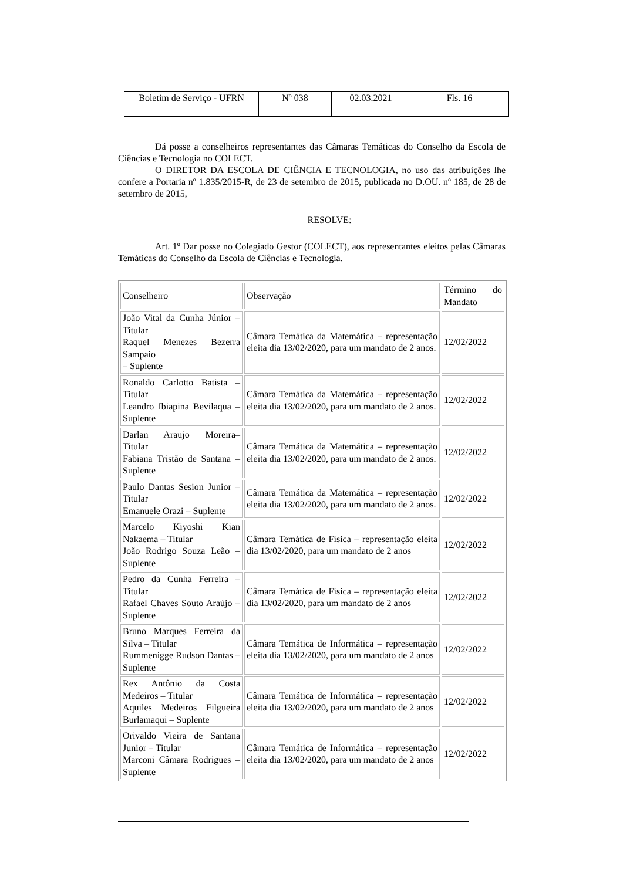| Boletim de Serviço - UFRN | Nº 038 | 02.03.2021 | Fls. 16 |
Dá posse a conselheiros representantes das Câmaras Temáticas do Conselho da Escola de Ciências e Tecnologia no COLECT.
O DIRETOR DA ESCOLA DE CIÊNCIA E TECNOLOGIA, no uso das atribuições lhe confere a Portaria nº 1.835/2015-R, de 23 de setembro de 2015, publicada no D.OU. nº 185, de 28 de setembro de 2015,
RESOLVE:
Art. 1º Dar posse no Colegiado Gestor (COLECT), aos representantes eleitos pelas Câmaras Temáticas do Conselho da Escola de Ciências e Tecnologia.
| Conselheiro | Observação | Término do Mandato |
| João Vital da Cunha Júnior – Titular Raquel Menezes Bezerra Sampaio – Suplente | Câmara Temática da Matemática – representação eleita dia 13/02/2020, para um mandato de 2 anos. | 12/02/2022 |
| Ronaldo Carlotto Batista – Titular Leandro Ibiapina Bevilaqua – Suplente | Câmara Temática da Matemática – representação eleita dia 13/02/2020, para um mandato de 2 anos. | 12/02/2022 |
| Darlan Araujo Moreira– Titular Fabiana Tristão de Santana – Suplente | Câmara Temática da Matemática – representação eleita dia 13/02/2020, para um mandato de 2 anos. | 12/02/2022 |
| Paulo Dantas Sesion Junior – Titular Emanuele Orazi – Suplente | Câmara Temática da Matemática – representação eleita dia 13/02/2020, para um mandato de 2 anos. | 12/02/2022 |
| Marcelo Kiyoshi Kian Nakaema – Titular João Rodrigo Souza Leão – Suplente | Câmara Temática de Física – representação eleita dia 13/02/2020, para um mandato de 2 anos | 12/02/2022 |
| Pedro da Cunha Ferreira – Titular Rafael Chaves Souto Araújo – Suplente | Câmara Temática de Física – representação eleita dia 13/02/2020, para um mandato de 2 anos | 12/02/2022 |
| Bruno Marques Ferreira da Silva – Titular Rummenigge Rudson Dantas – Suplente | Câmara Temática de Informática – representação eleita dia 13/02/2020, para um mandato de 2 anos | 12/02/2022 |
| Rex Antônio da Costa Medeiros – Titular Aquiles Medeiros Filgueira Burlamaqui – Suplente | Câmara Temática de Informática – representação eleita dia 13/02/2020, para um mandato de 2 anos | 12/02/2022 |
| Orivaldo Vieira de Santana Junior – Titular Marconi Câmara Rodrigues – Suplente | Câmara Temática de Informática – representação eleita dia 13/02/2020, para um mandato de 2 anos | 12/02/2022 |